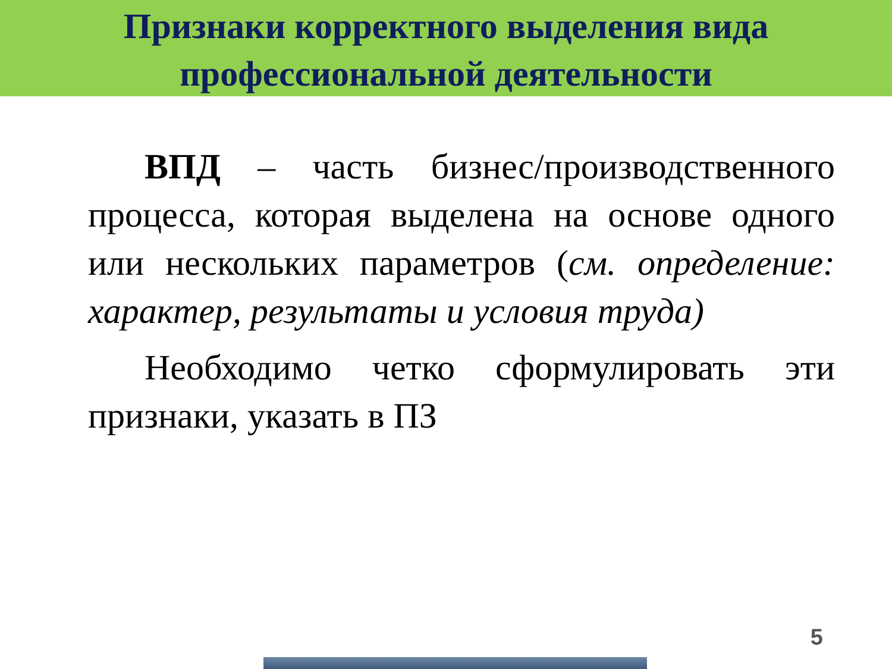Признаки корректного выделения вида
профессиональной деятельности
ВПД – часть бизнес/производственного процесса, которая выделена на основе одного или нескольких параметров (см. определение: характер, результаты и условия труда)
Необходимо четко сформулировать эти признаки, указать в ПЗ
5